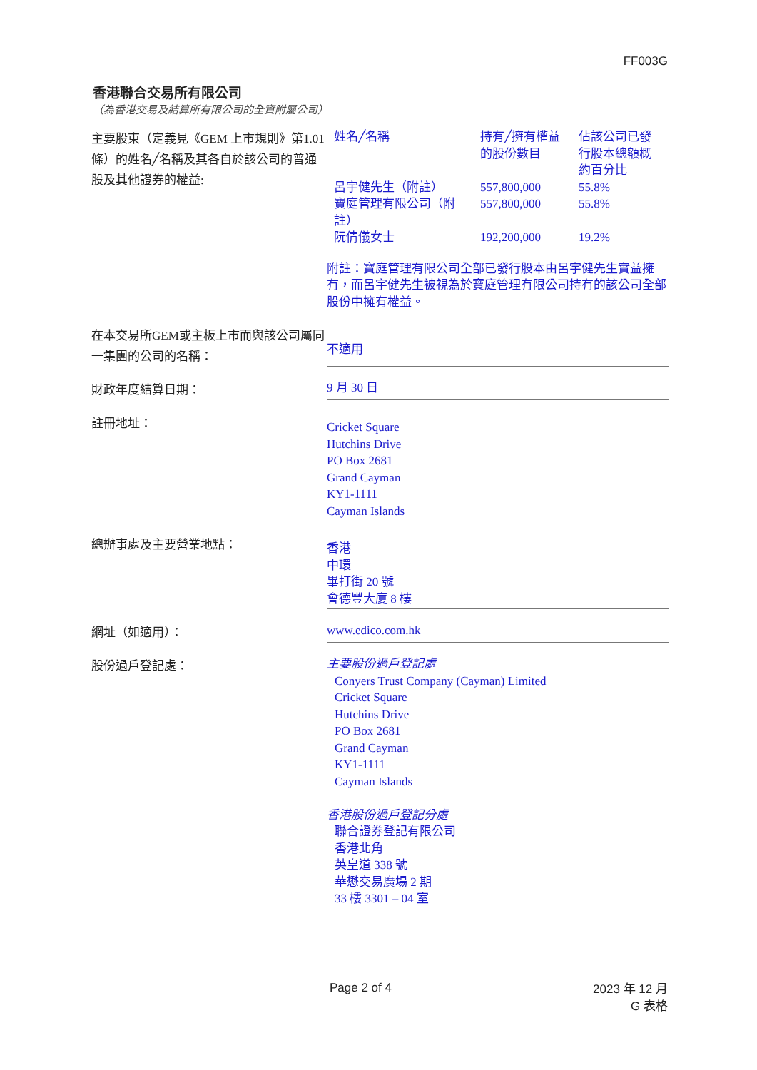FF003G
香港聯合交易所有限公司
（為香港交易及結算所有限公司的全資附屬公司）
主要股東（定義見《GEM 上市規則》第1.01條）的姓名╱名稱及其各自於該公司的普通股及其他證券的權益:
| 姓名╱名稱 | 持有╱擁有權益的股份數目 | 佔該公司已發行股本總額概約百分比 |
| --- | --- | --- |
| 呂宇健先生（附註） | 557,800,000 | 55.8% |
| 寶庭管理有限公司（附註） | 557,800,000 | 55.8% |
| 阮倩儀女士 | 192,200,000 | 19.2% |
附註：寶庭管理有限公司全部已發行股本由呂宇健先生實益擁有，而呂宇健先生被視為於寶庭管理有限公司持有的該公司全部股份中擁有權益。
在本交易所GEM或主板上市而與該公司屬同一集團的公司的名稱：
不適用
財政年度結算日期：
9 月 30 日
註冊地址：
Cricket Square
Hutchins Drive
PO Box 2681
Grand Cayman
KY1-1111
Cayman Islands
總辦事處及主要營業地點：
香港
中環
畢打街 20 號
會德豐大廈 8 樓
網址（如適用）：
www.edico.com.hk
股份過戶登記處：
主要股份過戶登記處
Conyers Trust Company (Cayman) Limited
Cricket Square
Hutchins Drive
PO Box 2681
Grand Cayman
KY1-1111
Cayman Islands
香港股份過戶登記分處
聯合證券登記有限公司
香港北角
英皇道 338 號
華懋交易廣場 2 期
33 樓 3301 – 04 室
Page 2 of 4
2023 年 12 月
G 表格